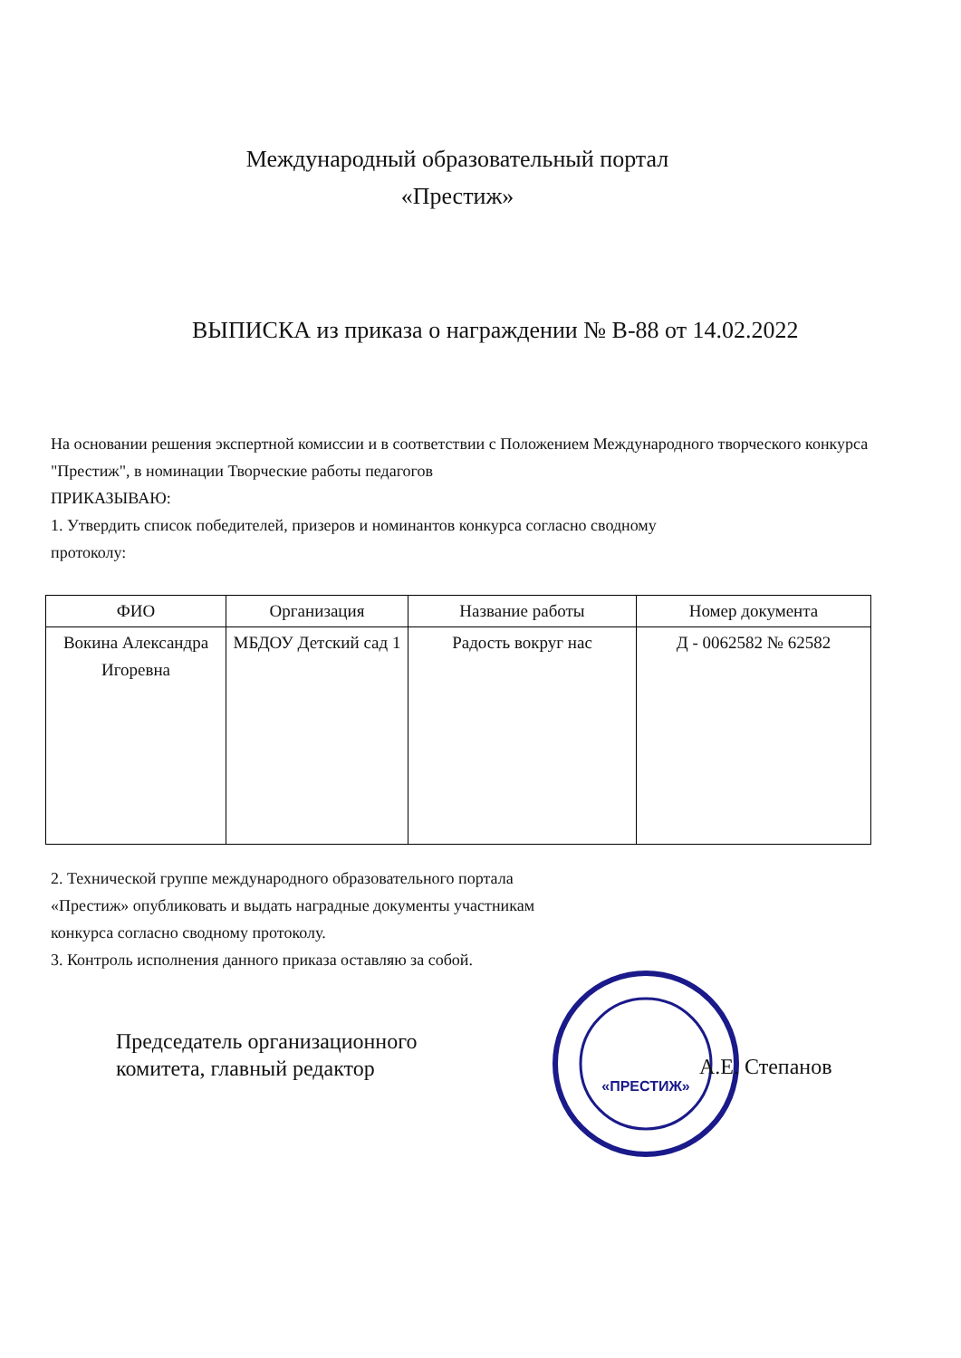Международный образовательный портал
«Престиж»
ВЫПИСКА из приказа о награждении № В-88 от 14.02.2022
На основании решения экспертной комиссии и в соответствии с Положением Международного творческого конкурса "Престиж", в номинации Творческие работы педагогов
ПРИКАЗЫВАЮ:
1. Утвердить список победителей, призеров и номинантов конкурса согласно сводному
протоколу:
| ФИО | Организация | Название работы | Номер документа |
| --- | --- | --- | --- |
| Вокина Александра Игоревна | МБДОУ Детский сад 1 | Радость вокруг нас | Д - 0062582 № 62582 |
2. Технической группе международного образовательного портала
«Престиж» опубликовать и выдать наградные документы участникам
конкурса согласно сводному протоколу.
3. Контроль исполнения данного приказа оставляю за собой.
Председатель организационного
комитета, главный редактор
«ПРЕСТИЖ»
А.Е. Степанов